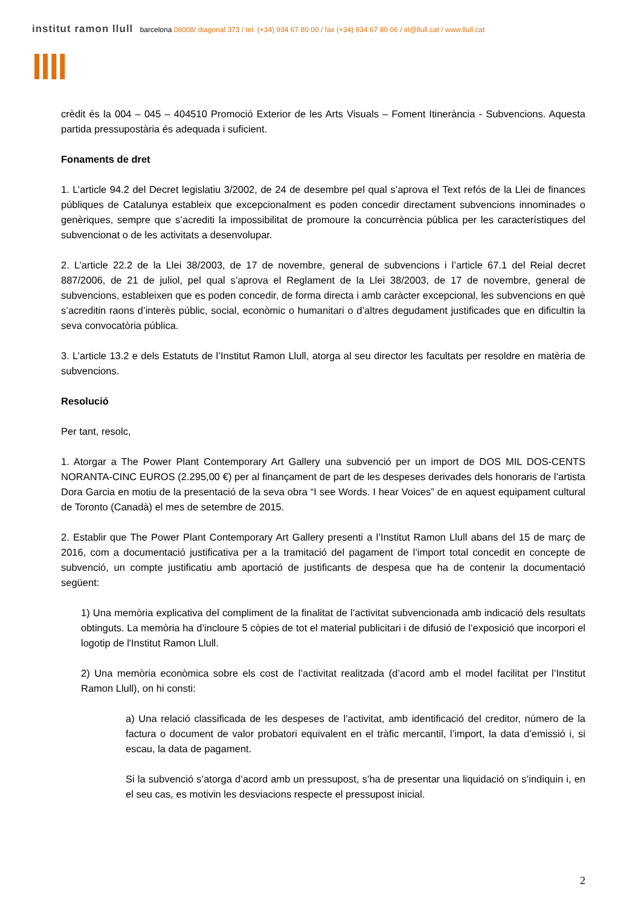institut ramon llull barcelona 08008/ diagonal 373 / tel. (+34) 934 67 80 00 / fax (+34) 934 67 80 06 / irl@llull.cat / www.llull.cat
llll
crèdit és la 004 – 045 – 404510 Promoció Exterior de les Arts Visuals – Foment Itinerància - Subvencions. Aquesta partida pressupostària és adequada i suficient.
Fonaments de dret
1. L’article 94.2 del Decret legislatiu 3/2002, de 24 de desembre pel qual s’aprova el Text refós de la Llei de finances públiques de Catalunya estableix que excepcionalment es poden concedir directament subvencions innominades o genèriques, sempre que s’acrediti la impossibilitat de promoure la concurrència pública per les característiques del subvencionat o de les activitats a desenvolupar.
2. L’article 22.2 de la Llei 38/2003, de 17 de novembre, general de subvencions i l’article 67.1 del Reial decret 887/2006, de 21 de juliol, pel qual s’aprova el Reglament de la Llei 38/2003, de 17 de novembre, general de subvencions, estableixen que es poden concedir, de forma directa i amb caràcter excepcional, les subvencions en què s’acreditin raons d’interès públic, social, econòmic o humanitari o d’altres degudament justificades que en dificultin la seva convocatòria pública.
3. L’article 13.2 e dels Estatuts de l’Institut Ramon Llull, atorga al seu director les facultats per resoldre en matèria de subvencions.
Resolució
Per tant, resolc,
1. Atorgar a The Power Plant Contemporary Art Gallery una subvenció per un import de DOS MIL DOS-CENTS NORANTA-CINC EUROS (2.295,00 €) per al finançament de part de les despeses derivades dels honoraris de l’artista Dora Garcia en motiu de la presentació de la seva obra “I see Words. I hear Voices” de en aquest equipament cultural de Toronto (Canadà) el mes de setembre de 2015.
2. Establir que The Power Plant Contemporary Art Gallery presenti a l’Institut Ramon Llull abans del 15 de març de 2016, com a documentació justificativa per a la tramitació del pagament de l’import total concedit en concepte de subvenció, un compte justificatiu amb aportació de justificants de despesa que ha de contenir la documentació següent:
1) Una memòria explicativa del compliment de la finalitat de l’activitat subvencionada amb indicació dels resultats obtinguts. La memòria ha d’incloure 5 còpies de tot el material publicitari i de difusió de l’exposició que incorpori el logotip de l'Institut Ramon Llull.
2) Una memòria econòmica sobre els cost de l’activitat realitzada (d’acord amb el model facilitat per l’Institut Ramon Llull), on hi consti:
a) Una relació classificada de les despeses de l’activitat, amb identificació del creditor, número de la factura o document de valor probatori equivalent en el tràfic mercantil, l’import, la data d’emissió i, si escau, la data de pagament.
Si la subvenció s’atorga d’acord amb un pressupost, s’ha de presentar una liquidació on s’indiquin i, en el seu cas, es motivin les desviacions respecte el pressupost inicial.
2